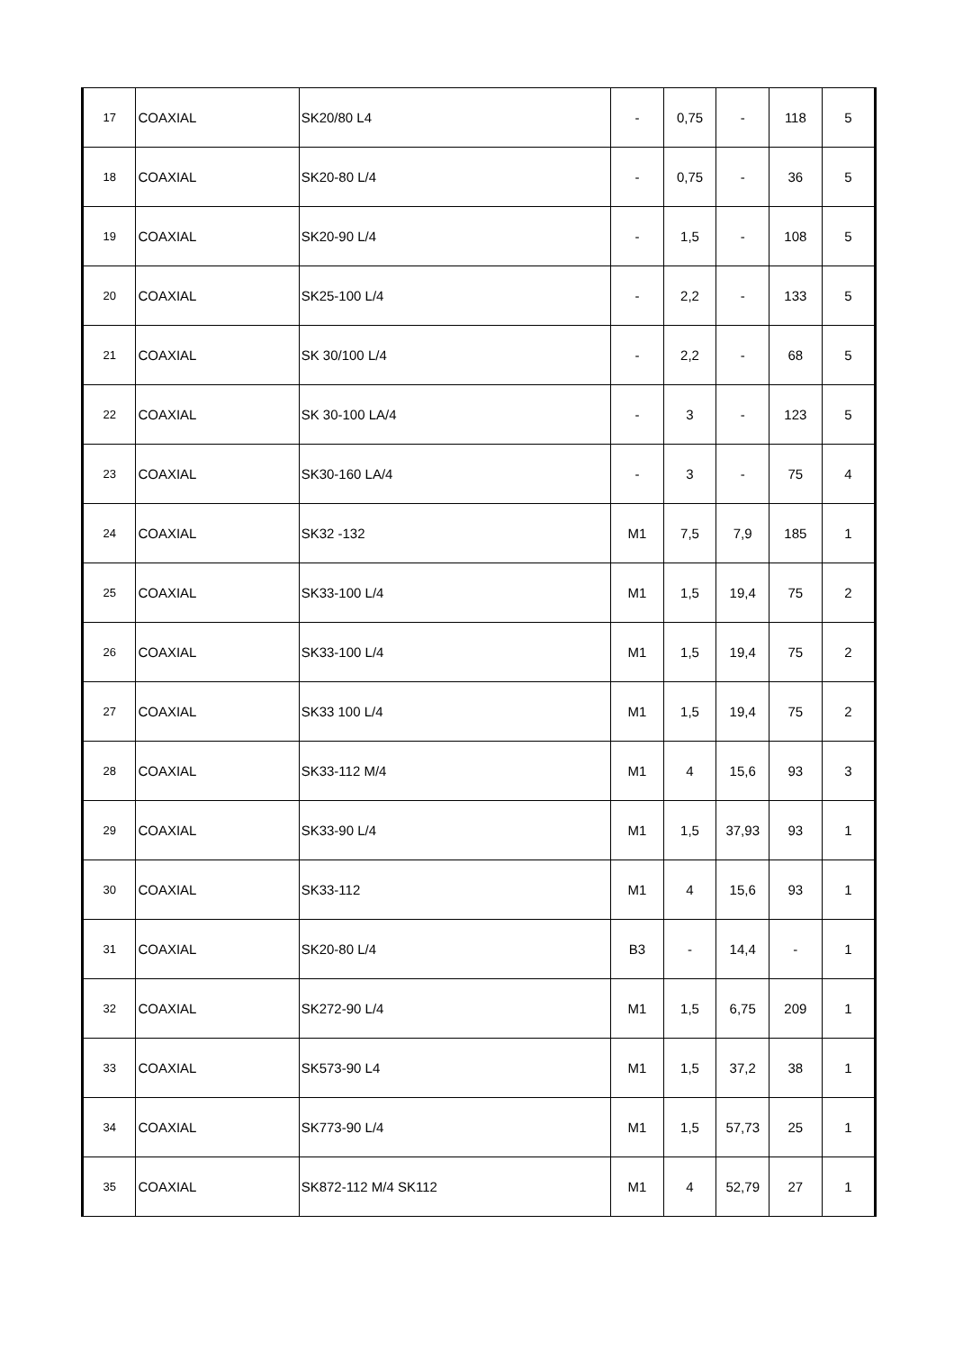| 17 | COAXIAL | SK20/80 L4 | - | 0,75 | - | 118 | 5 |
| 18 | COAXIAL | SK20-80 L/4 | - | 0,75 | - | 36 | 5 |
| 19 | COAXIAL | SK20-90 L/4 | - | 1,5 | - | 108 | 5 |
| 20 | COAXIAL | SK25-100 L/4 | - | 2,2 | - | 133 | 5 |
| 21 | COAXIAL | SK 30/100 L/4 | - | 2,2 | - | 68 | 5 |
| 22 | COAXIAL | SK 30-100 LA/4 | - | 3 | - | 123 | 5 |
| 23 | COAXIAL | SK30-160 LA/4 | - | 3 | - | 75 | 4 |
| 24 | COAXIAL | SK32 -132 | M1 | 7,5 | 7,9 | 185 | 1 |
| 25 | COAXIAL | SK33-100 L/4 | M1 | 1,5 | 19,4 | 75 | 2 |
| 26 | COAXIAL | SK33-100 L/4 | M1 | 1,5 | 19,4 | 75 | 2 |
| 27 | COAXIAL | SK33 100 L/4 | M1 | 1,5 | 19,4 | 75 | 2 |
| 28 | COAXIAL | SK33-112 M/4 | M1 | 4 | 15,6 | 93 | 3 |
| 29 | COAXIAL | SK33-90 L/4 | M1 | 1,5 | 37,93 | 93 | 1 |
| 30 | COAXIAL | SK33-112 | M1 | 4 | 15,6 | 93 | 1 |
| 31 | COAXIAL | SK20-80 L/4 | B3 | - | 14,4 | - | 1 |
| 32 | COAXIAL | SK272-90 L/4 | M1 | 1,5 | 6,75 | 209 | 1 |
| 33 | COAXIAL | SK573-90 L4 | M1 | 1,5 | 37,2 | 38 | 1 |
| 34 | COAXIAL | SK773-90 L/4 | M1 | 1,5 | 57,73 | 25 | 1 |
| 35 | COAXIAL | SK872-112 M/4 SK112 | M1 | 4 | 52,79 | 27 | 1 |